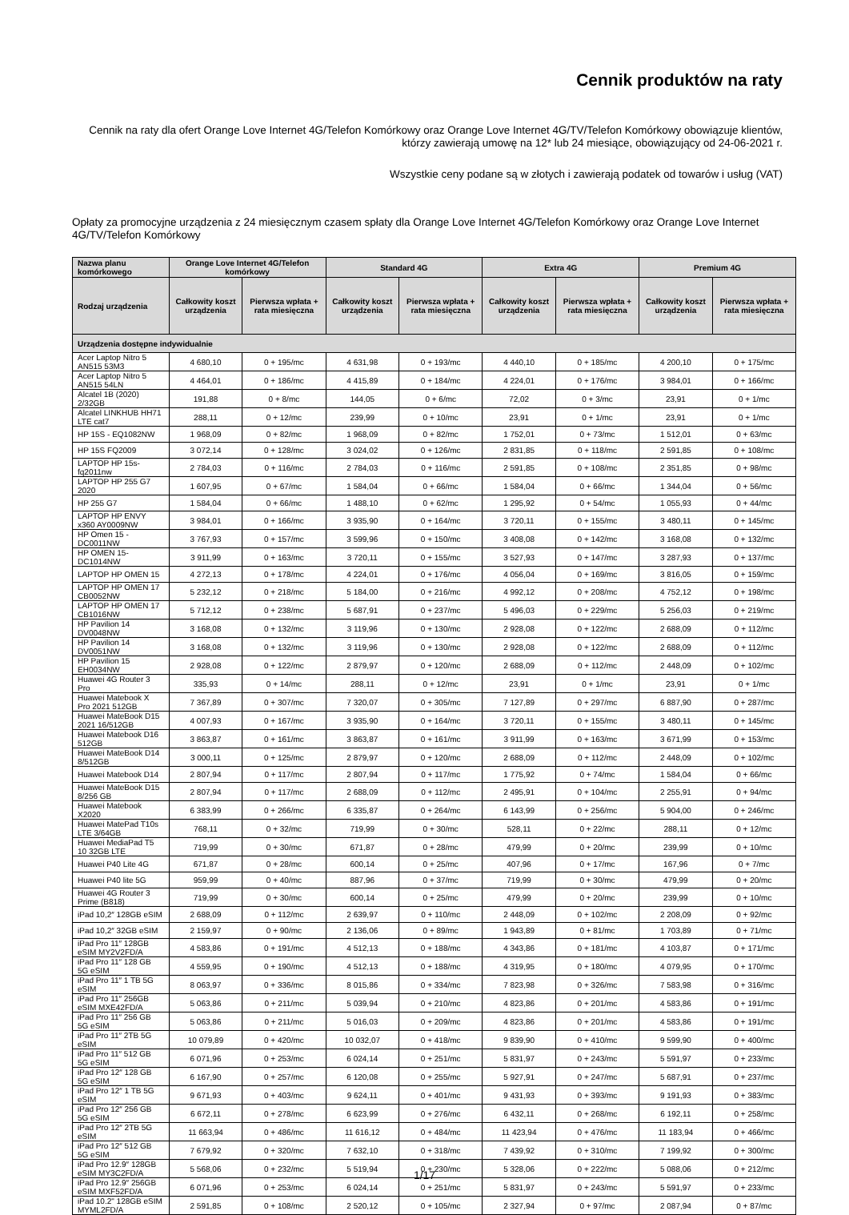Cennik produktów na raty
Cennik na raty dla ofert Orange Love Internet 4G/Telefon Komórkowy oraz Orange Love Internet 4G/TV/Telefon Komórkowy obowiązuje klientów, którzy zawierają umowę na 12* lub 24 miesiące, obowiązujący od 24-06-2021 r.
Wszystkie ceny podane są w złotych i zawierają podatek od towarów i usług (VAT)
Opłaty za promocyjne urządzenia z 24 miesięcznym czasem spłaty dla Orange Love Internet 4G/Telefon Komórkowy oraz Orange Love Internet 4G/TV/Telefon Komórkowy
| Nazwa planu komórkowego | Orange Love Internet 4G/Telefon komórkowy | | Standard 4G | | Extra 4G | | Premium 4G | |
| --- | --- | --- | --- | --- | --- | --- | --- | --- |
| Rodzaj urządzenia | Całkowity koszt urządzenia | Pierwsza wpłata + rata miesięczna | Całkowity koszt urządzenia | Pierwsza wpłata + rata miesięczna | Całkowity koszt urządzenia | Pierwsza wpłata + rata miesięczna | Całkowity koszt urządzenia | Pierwsza wpłata + rata miesięczna |
| Urządzenia dostępne indywidualnie | | | | | | | | |
| Acer Laptop Nitro 5 AN515 53M3 | 4 680,10 | 0 + 195/mc | 4 631,98 | 0 + 193/mc | 4 440,10 | 0 + 185/mc | 4 200,10 | 0 + 175/mc |
| Acer Laptop Nitro 5 AN515 54LN | 4 464,01 | 0 + 186/mc | 4 415,89 | 0 + 184/mc | 4 224,01 | 0 + 176/mc | 3 984,01 | 0 + 166/mc |
| Alcatel 1B (2020) 2/32GB | 191,88 | 0 + 8/mc | 144,05 | 0 + 6/mc | 72,02 | 0 + 3/mc | 23,91 | 0 + 1/mc |
| Alcatel LINKHUB HH71 LTE cat7 | 288,11 | 0 + 12/mc | 239,99 | 0 + 10/mc | 23,91 | 0 + 1/mc | 23,91 | 0 + 1/mc |
| HP 15S - EQ1082NW | 1 968,09 | 0 + 82/mc | 1 968,09 | 0 + 82/mc | 1 752,01 | 0 + 73/mc | 1 512,01 | 0 + 63/mc |
| HP 15S FQ2009 | 3 072,14 | 0 + 128/mc | 3 024,02 | 0 + 126/mc | 2 831,85 | 0 + 118/mc | 2 591,85 | 0 + 108/mc |
| LAPTOP HP 15s-fq2011nw | 2 784,03 | 0 + 116/mc | 2 784,03 | 0 + 116/mc | 2 591,85 | 0 + 108/mc | 2 351,85 | 0 + 98/mc |
| LAPTOP HP 255 G7 2020 | 1 607,95 | 0 + 67/mc | 1 584,04 | 0 + 66/mc | 1 584,04 | 0 + 66/mc | 1 344,04 | 0 + 56/mc |
| HP 255 G7 | 1 584,04 | 0 + 66/mc | 1 488,10 | 0 + 62/mc | 1 295,92 | 0 + 54/mc | 1 055,93 | 0 + 44/mc |
| LAPTOP HP ENVY x360 AY0009NW | 3 984,01 | 0 + 166/mc | 3 935,90 | 0 + 164/mc | 3 720,11 | 0 + 155/mc | 3 480,11 | 0 + 145/mc |
| HP Omen 15 - DC0011NW | 3 767,93 | 0 + 157/mc | 3 599,96 | 0 + 150/mc | 3 408,08 | 0 + 142/mc | 3 168,08 | 0 + 132/mc |
| HP OMEN 15-DC1014NW | 3 911,99 | 0 + 163/mc | 3 720,11 | 0 + 155/mc | 3 527,93 | 0 + 147/mc | 3 287,93 | 0 + 137/mc |
| LAPTOP HP OMEN 15 | 4 272,13 | 0 + 178/mc | 4 224,01 | 0 + 176/mc | 4 056,04 | 0 + 169/mc | 3 816,05 | 0 + 159/mc |
| LAPTOP HP OMEN 17 CB0052NW | 5 232,12 | 0 + 218/mc | 5 184,00 | 0 + 216/mc | 4 992,12 | 0 + 208/mc | 4 752,12 | 0 + 198/mc |
| LAPTOP HP OMEN 17 CB1016NW | 5 712,12 | 0 + 238/mc | 5 687,91 | 0 + 237/mc | 5 496,03 | 0 + 229/mc | 5 256,03 | 0 + 219/mc |
| HP Pavilion 14 DV0048NW | 3 168,08 | 0 + 132/mc | 3 119,96 | 0 + 130/mc | 2 928,08 | 0 + 122/mc | 2 688,09 | 0 + 112/mc |
| HP Pavilion 14 DV0051NW | 3 168,08 | 0 + 132/mc | 3 119,96 | 0 + 130/mc | 2 928,08 | 0 + 122/mc | 2 688,09 | 0 + 112/mc |
| HP Pavilion 15 EH0034NW | 2 928,08 | 0 + 122/mc | 2 879,97 | 0 + 120/mc | 2 688,09 | 0 + 112/mc | 2 448,09 | 0 + 102/mc |
| Huawei 4G Router 3 Pro | 335,93 | 0 + 14/mc | 288,11 | 0 + 12/mc | 23,91 | 0 + 1/mc | 23,91 | 0 + 1/mc |
| Huawei Matebook X Pro 2021 512GB | 7 367,89 | 0 + 307/mc | 7 320,07 | 0 + 305/mc | 7 127,89 | 0 + 297/mc | 6 887,90 | 0 + 287/mc |
| Huawei MateBook D15 2021 16/512GB | 4 007,93 | 0 + 167/mc | 3 935,90 | 0 + 164/mc | 3 720,11 | 0 + 155/mc | 3 480,11 | 0 + 145/mc |
| Huawei Matebook D16 512GB | 3 863,87 | 0 + 161/mc | 3 863,87 | 0 + 161/mc | 3 911,99 | 0 + 163/mc | 3 671,99 | 0 + 153/mc |
| Huawei MateBook D14 8/512GB | 3 000,11 | 0 + 125/mc | 2 879,97 | 0 + 120/mc | 2 688,09 | 0 + 112/mc | 2 448,09 | 0 + 102/mc |
| Huawei Matebook D14 | 2 807,94 | 0 + 117/mc | 2 807,94 | 0 + 117/mc | 1 775,92 | 0 + 74/mc | 1 584,04 | 0 + 66/mc |
| Huawei MateBook D15 8/256 GB | 2 807,94 | 0 + 117/mc | 2 688,09 | 0 + 112/mc | 2 495,91 | 0 + 104/mc | 2 255,91 | 0 + 94/mc |
| Huawei Matebook X2020 | 6 383,99 | 0 + 266/mc | 6 335,87 | 0 + 264/mc | 6 143,99 | 0 + 256/mc | 5 904,00 | 0 + 246/mc |
| Huawei MatePad T10s LTE 3/64GB | 768,11 | 0 + 32/mc | 719,99 | 0 + 30/mc | 528,11 | 0 + 22/mc | 288,11 | 0 + 12/mc |
| Huawei MediaPad T5 10 32GB LTE | 719,99 | 0 + 30/mc | 671,87 | 0 + 28/mc | 479,99 | 0 + 20/mc | 239,99 | 0 + 10/mc |
| Huawei P40 Lite 4G | 671,87 | 0 + 28/mc | 600,14 | 0 + 25/mc | 407,96 | 0 + 17/mc | 167,96 | 0 + 7/mc |
| Huawei P40 lite 5G | 959,99 | 0 + 40/mc | 887,96 | 0 + 37/mc | 719,99 | 0 + 30/mc | 479,99 | 0 + 20/mc |
| Huawei 4G Router 3 Prime (B818) | 719,99 | 0 + 30/mc | 600,14 | 0 + 25/mc | 479,99 | 0 + 20/mc | 239,99 | 0 + 10/mc |
| iPad 10,2″ 128GB eSIM | 2 688,09 | 0 + 112/mc | 2 639,97 | 0 + 110/mc | 2 448,09 | 0 + 102/mc | 2 208,09 | 0 + 92/mc |
| iPad 10,2″ 32GB eSIM | 2 159,97 | 0 + 90/mc | 2 136,06 | 0 + 89/mc | 1 943,89 | 0 + 81/mc | 1 703,89 | 0 + 71/mc |
| iPad Pro 11″ 128GB eSIM MY2V2FD/A | 4 583,86 | 0 + 191/mc | 4 512,13 | 0 + 188/mc | 4 343,86 | 0 + 181/mc | 4 103,87 | 0 + 171/mc |
| iPad Pro 11″ 128 GB 5G eSIM | 4 559,95 | 0 + 190/mc | 4 512,13 | 0 + 188/mc | 4 319,95 | 0 + 180/mc | 4 079,95 | 0 + 170/mc |
| iPad Pro 11″ 1 TB 5G eSIM | 8 063,97 | 0 + 336/mc | 8 015,86 | 0 + 334/mc | 7 823,98 | 0 + 326/mc | 7 583,98 | 0 + 316/mc |
| iPad Pro 11″ 256GB eSIM MXE42FD/A | 5 063,86 | 0 + 211/mc | 5 039,94 | 0 + 210/mc | 4 823,86 | 0 + 201/mc | 4 583,86 | 0 + 191/mc |
| iPad Pro 11″ 256 GB 5G eSIM | 5 063,86 | 0 + 211/mc | 5 016,03 | 0 + 209/mc | 4 823,86 | 0 + 201/mc | 4 583,86 | 0 + 191/mc |
| iPad Pro 11″ 2TB 5G eSIM | 10 079,89 | 0 + 420/mc | 10 032,07 | 0 + 418/mc | 9 839,90 | 0 + 410/mc | 9 599,90 | 0 + 400/mc |
| iPad Pro 11″ 512 GB 5G eSIM | 6 071,96 | 0 + 253/mc | 6 024,14 | 0 + 251/mc | 5 831,97 | 0 + 243/mc | 5 591,97 | 0 + 233/mc |
| iPad Pro 12″ 128 GB 5G eSIM | 6 167,90 | 0 + 257/mc | 6 120,08 | 0 + 255/mc | 5 927,91 | 0 + 247/mc | 5 687,91 | 0 + 237/mc |
| iPad Pro 12″ 1 TB 5G eSIM | 9 671,93 | 0 + 403/mc | 9 624,11 | 0 + 401/mc | 9 431,93 | 0 + 393/mc | 9 191,93 | 0 + 383/mc |
| iPad Pro 12″ 256 GB 5G eSIM | 6 672,11 | 0 + 278/mc | 6 623,99 | 0 + 276/mc | 6 432,11 | 0 + 268/mc | 6 192,11 | 0 + 258/mc |
| iPad Pro 12″ 2TB 5G eSIM | 11 663,94 | 0 + 486/mc | 11 616,12 | 0 + 484/mc | 11 423,94 | 0 + 476/mc | 11 183,94 | 0 + 466/mc |
| iPad Pro 12″ 512 GB 5G eSIM | 7 679,92 | 0 + 320/mc | 7 632,10 | 0 + 318/mc | 7 439,92 | 0 + 310/mc | 7 199,92 | 0 + 300/mc |
| iPad Pro 12.9″ 128GB eSIM MY3C2FD/A | 5 568,06 | 0 + 232/mc | 5 519,94 | 0 + 230/mc | 5 328,06 | 0 + 222/mc | 5 088,06 | 0 + 212/mc |
| iPad Pro 12.9″ 256GB eSIM MXF52FD/A | 6 071,96 | 0 + 253/mc | 6 024,14 | 0 + 251/mc | 5 831,97 | 0 + 243/mc | 5 591,97 | 0 + 233/mc |
| iPad 10.2" 128GB eSIM MYML2FD/A | 2 591,85 | 0 + 108/mc | 2 520,12 | 0 + 105/mc | 2 327,94 | 0 + 97/mc | 2 087,94 | 0 + 87/mc |
1/17